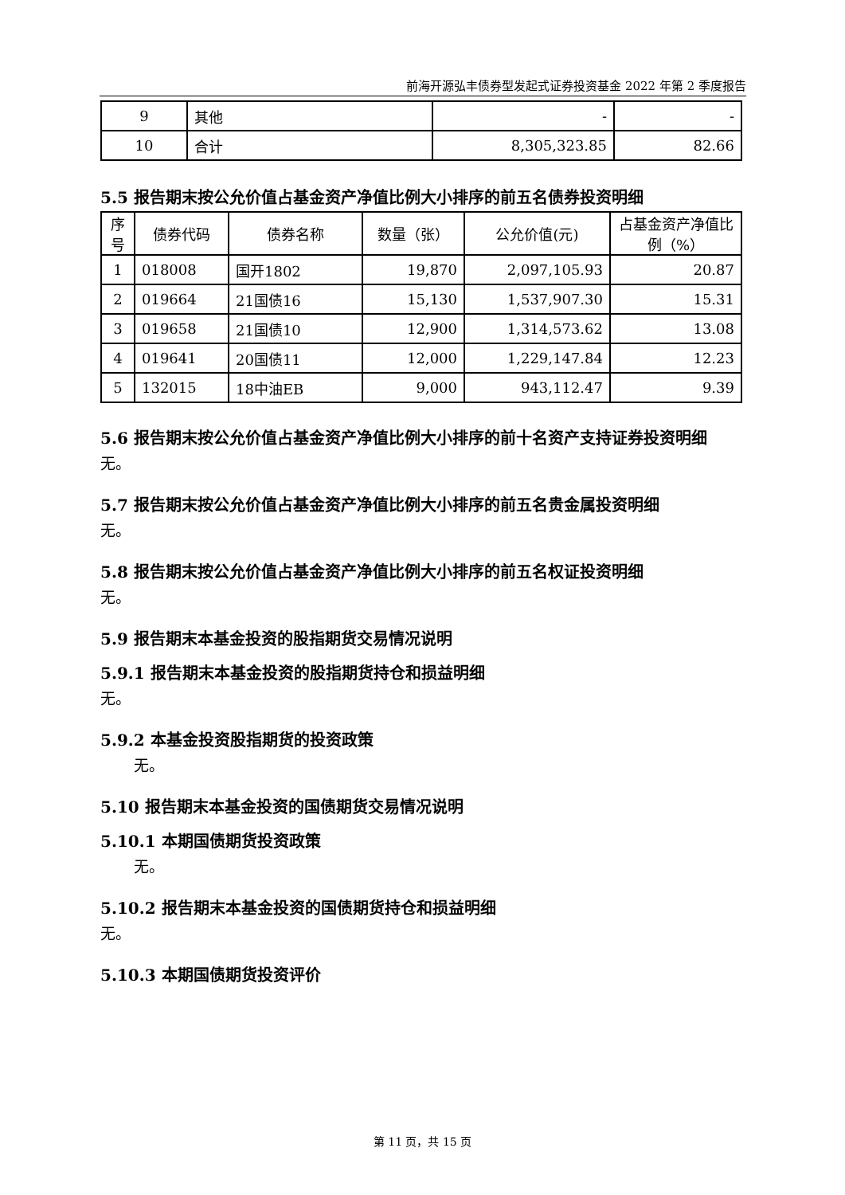前海开源弘丰债券型发起式证券投资基金 2022 年第 2 季度报告
| 9 | 其他 | - | - |
| 10 | 合计 | 8,305,323.85 | 82.66 |
5.5 报告期末按公允价值占基金资产净值比例大小排序的前五名债券投资明细
| 序号 | 债券代码 | 债券名称 | 数量（张） | 公允价值(元) | 占基金资产净值比例（%） |
| --- | --- | --- | --- | --- | --- |
| 1 | 018008 | 国开1802 | 19,870 | 2,097,105.93 | 20.87 |
| 2 | 019664 | 21国债16 | 15,130 | 1,537,907.30 | 15.31 |
| 3 | 019658 | 21国债10 | 12,900 | 1,314,573.62 | 13.08 |
| 4 | 019641 | 20国债11 | 12,000 | 1,229,147.84 | 12.23 |
| 5 | 132015 | 18中油EB | 9,000 | 943,112.47 | 9.39 |
5.6 报告期末按公允价值占基金资产净值比例大小排序的前十名资产支持证券投资明细
无。
5.7 报告期末按公允价值占基金资产净值比例大小排序的前五名贵金属投资明细
无。
5.8 报告期末按公允价值占基金资产净值比例大小排序的前五名权证投资明细
无。
5.9 报告期末本基金投资的股指期货交易情况说明
5.9.1 报告期末本基金投资的股指期货持仓和损益明细
无。
5.9.2 本基金投资股指期货的投资政策
无。
5.10 报告期末本基金投资的国债期货交易情况说明
5.10.1 本期国债期货投资政策
无。
5.10.2 报告期末本基金投资的国债期货持仓和损益明细
无。
5.10.3 本期国债期货投资评价
第 11 页，共 15 页